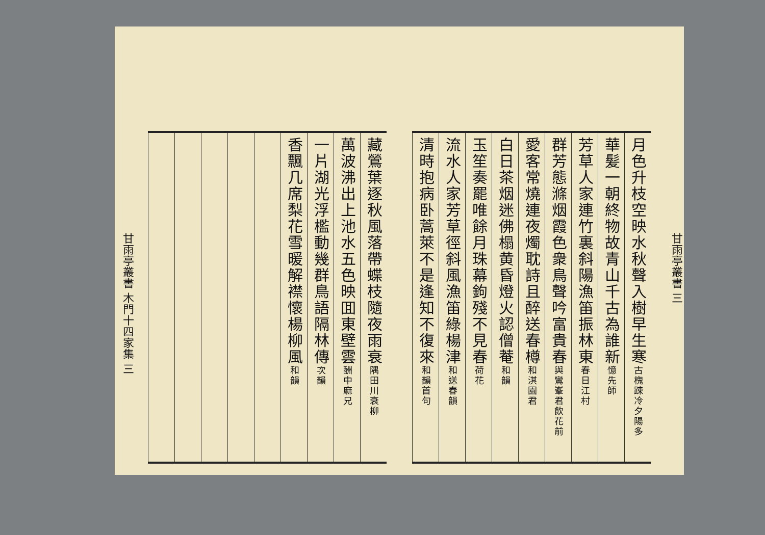甘雨亭叢書 木門十四家集 三
藏鶯葉逐秋風落帶蝶枝隨夜雨衰隅田川衰柳
萬波沸出上池水五色映囬東壁雲酬中麻兄
一片湖光浮檻動幾群鳥語隔林傳次韻
香飄几席梨花雪暖解襟懷楊柳風和韻
月色升枝空映水秋聲入樹早生寒古槐踈冷夕陽多
華髪一朝終物故青山千古為誰新憶先師
芳草人家連竹裏斜陽漁笛振林東春日江村
群芳態滌烟霞色衆鳥聲吟富貴春與鸞峯君飲花前
愛客常燒連夜燭耽詩且醉送春樽和淇園君
白日茶烟迷佛榻黄昏燈火認僧菴和韻
玉笙奏罷唯餘月珠幕鉤殘不見春荷花
流水人家芳草徑斜風漁笛綠楊津和送春韻
清時抱病卧蒿萊不是逢知不復來和韻首句
甘雨亭叢書 三